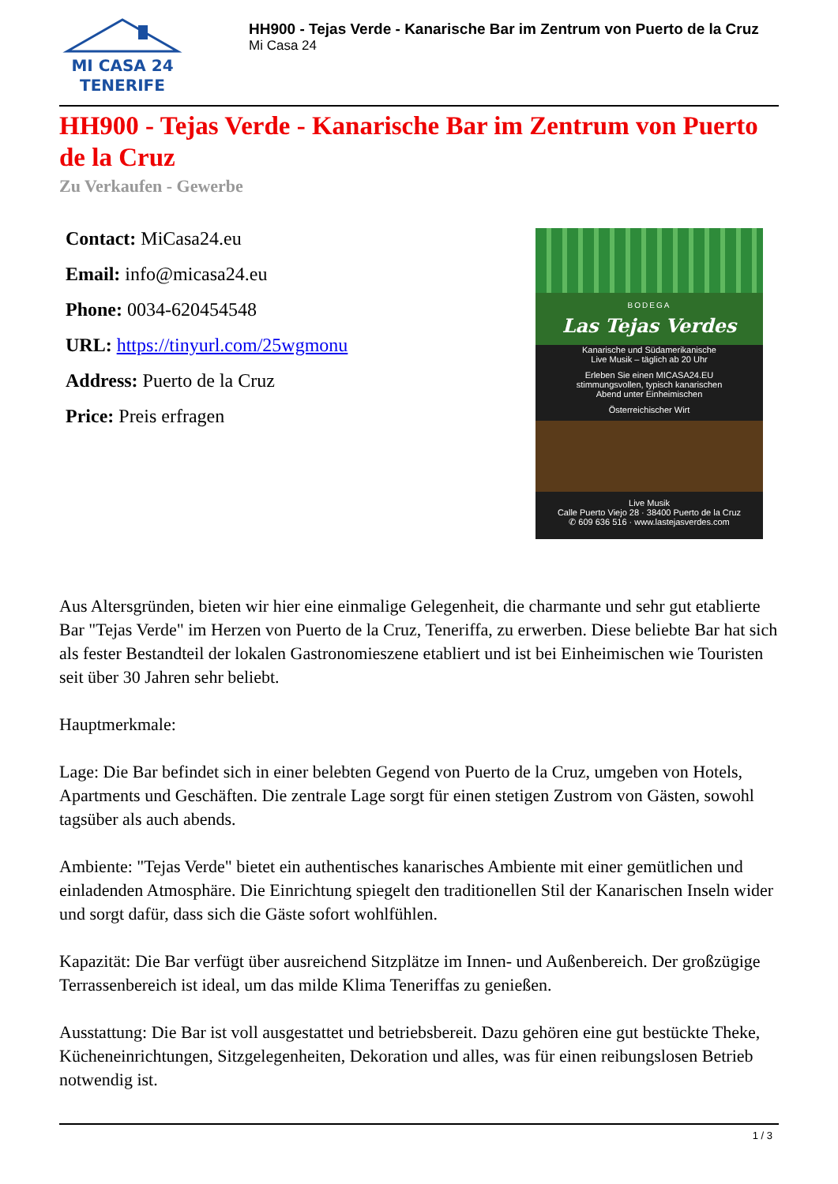MI CASA 24
TENERIFE
HH900 - Tejas Verde - Kanarische Bar im Zentrum von Puerto de la Cruz
Mi Casa 24
HH900 - Tejas Verde - Kanarische Bar im Zentrum von Puerto de la Cruz
Zu Verkaufen - Gewerbe
Contact: MiCasa24.eu
Email: info@micasa24.eu
Phone: 0034-620454548
URL: https://tinyurl.com/25wgmonu
Address: Puerto de la Cruz
Price: Preis erfragen
BODEGA
Las Tejas Verdes
Kanarische und Südamerikanische
Live Musik – täglich ab 20 Uhr
Erleben Sie einen MICASA24.EU
stimmungsvollen, typisch kanarischen
Abend unter Einheimischen
Österreichischer Wirt
Live Musik
Calle Puerto Viejo 28 · 38400 Puerto de la Cruz
✆ 609 636 516 · www.lastejasverdes.com
Aus Altersgründen, bieten wir hier eine einmalige Gelegenheit, die charmante und sehr gut etablierte Bar "Tejas Verde" im Herzen von Puerto de la Cruz, Teneriffa, zu erwerben. Diese beliebte Bar hat sich als fester Bestandteil der lokalen Gastronomieszene etabliert und ist bei Einheimischen wie Touristen seit über 30 Jahren sehr beliebt.
Hauptmerkmale:
Lage: Die Bar befindet sich in einer belebten Gegend von Puerto de la Cruz, umgeben von Hotels, Apartments und Geschäften. Die zentrale Lage sorgt für einen stetigen Zustrom von Gästen, sowohl tagsüber als auch abends.
Ambiente: "Tejas Verde" bietet ein authentisches kanarisches Ambiente mit einer gemütlichen und einladenden Atmosphäre. Die Einrichtung spiegelt den traditionellen Stil der Kanarischen Inseln wider und sorgt dafür, dass sich die Gäste sofort wohlfühlen.
Kapazität: Die Bar verfügt über ausreichend Sitzplätze im Innen- und Außenbereich. Der großzügige Terrassenbereich ist ideal, um das milde Klima Teneriffas zu genießen.
Ausstattung: Die Bar ist voll ausgestattet und betriebsbereit. Dazu gehören eine gut bestückte Theke, Kücheneinrichtungen, Sitzgelegenheiten, Dekoration und alles, was für einen reibungslosen Betrieb notwendig ist.
1 / 3